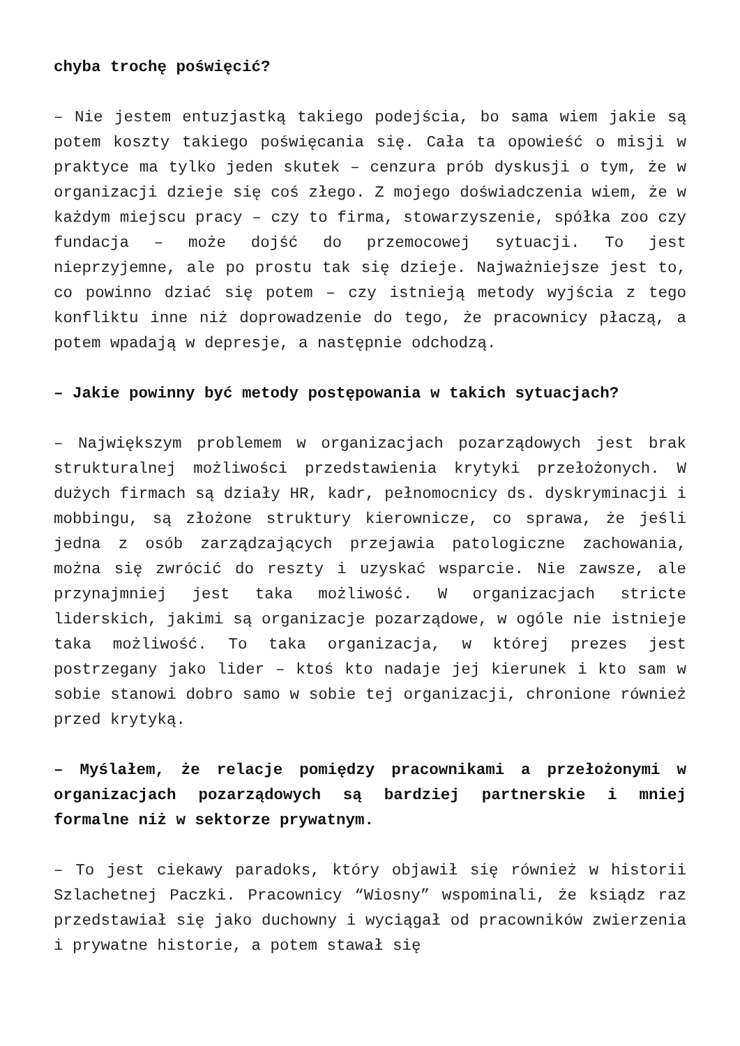chyba trochę poświęcić?
– Nie jestem entuzjastką takiego podejścia, bo sama wiem jakie są potem koszty takiego poświęcania się. Cała ta opowieść o misji w praktyce ma tylko jeden skutek – cenzura prób dyskusji o tym, że w organizacji dzieje się coś złego. Z mojego doświadczenia wiem, że w każdym miejscu pracy – czy to firma, stowarzyszenie, spółka zoo czy fundacja – może dojść do przemocowej sytuacji. To jest nieprzyjemne, ale po prostu tak się dzieje. Najważniejsze jest to, co powinno dziać się potem – czy istnieją metody wyjścia z tego konfliktu inne niż doprowadzenie do tego, że pracownicy płaczą, a potem wpadają w depresje, a następnie odchodzą.
– Jakie powinny być metody postępowania w takich sytuacjach?
– Największym problemem w organizacjach pozarządowych jest brak strukturalnej możliwości przedstawienia krytyki przełożonych. W dużych firmach są działy HR, kadr, pełnomocnicy ds. dyskryminacji i mobbingu, są złożone struktury kierownicze, co sprawa, że jeśli jedna z osób zarządzających przejawia patologiczne zachowania, można się zwrócić do reszty i uzyskać wsparcie. Nie zawsze, ale przynajmniej jest taka możliwość. W organizacjach stricte liderskich, jakimi są organizacje pozarządowe, w ogóle nie istnieje taka możliwość. To taka organizacja, w której prezes jest postrzegany jako lider – ktoś kto nadaje jej kierunek i kto sam w sobie stanowi dobro samo w sobie tej organizacji, chronione również przed krytyką.
– Myślałem, że relacje pomiędzy pracownikami a przełożonymi w organizacjach pozarządowych są bardziej partnerskie i mniej formalne niż w sektorze prywatnym.
– To jest ciekawy paradoks, który objawił się również w historii Szlachetnej Paczki. Pracownicy “Wiosny” wspominali, że ksiądz raz przedstawiał się jako duchowny i wyciągał od pracowników zwierzenia i prywatne historie, a potem stawał się